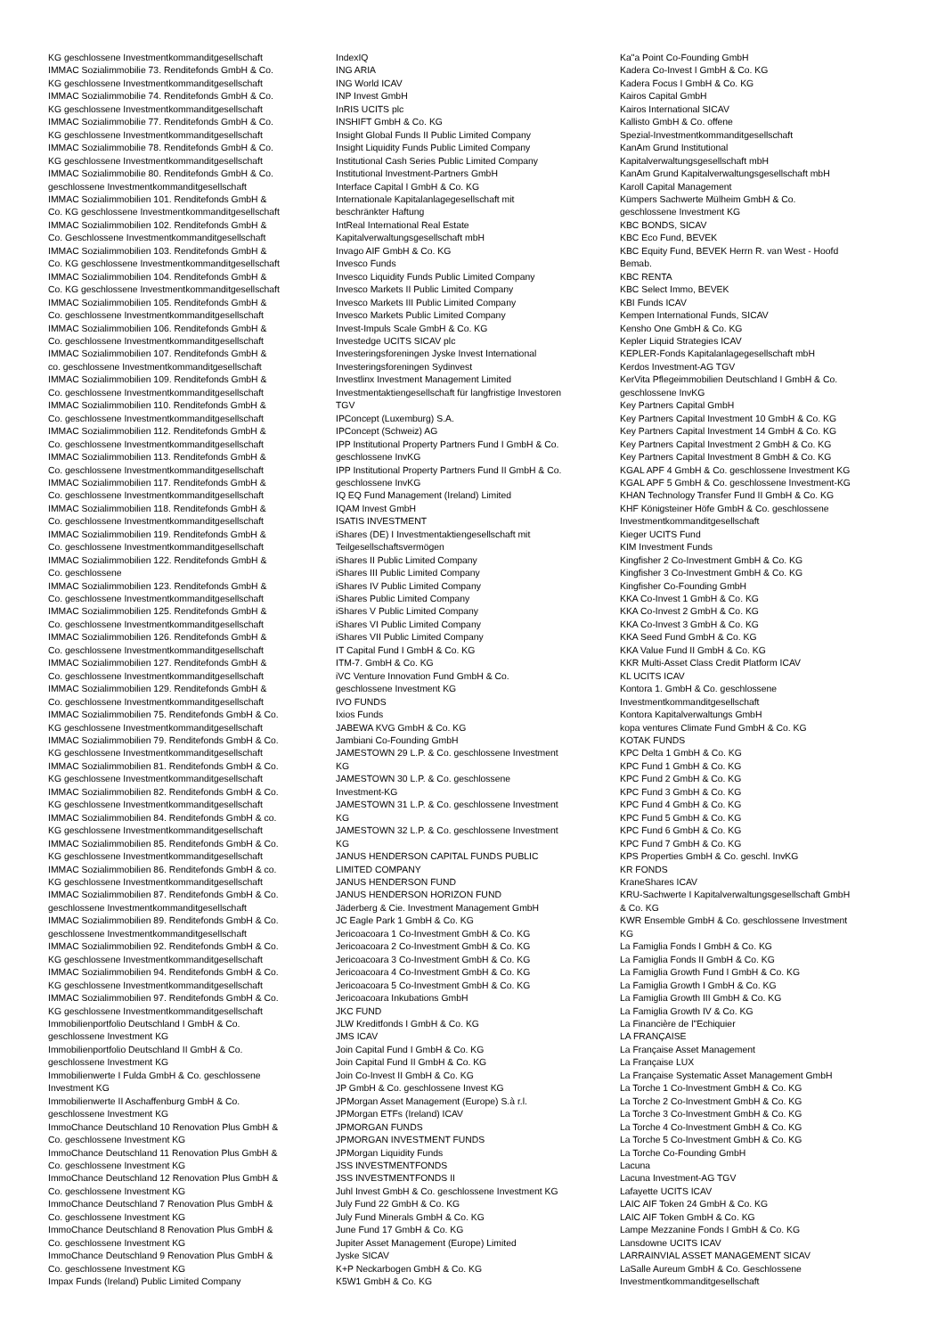KG geschlossene Investmentkommanditgesellschaft
IMMAC Sozialimmobilie 73. Renditefonds GmbH & Co.
KG geschlossene Investmentkommanditgesellschaft
IMMAC Sozialimmobilie 74. Renditefonds GmbH & Co.
KG geschlossene Investmentkommanditgesellschaft
IMMAC Sozialimmobilie 77. Renditefonds GmbH & Co.
KG geschlossene Investmentkommanditgesellschaft
IMMAC Sozialimmobilie 78. Renditefonds GmbH & Co.
KG geschlossene Investmentkommanditgesellschaft
IMMAC Sozialimmobilie 80. Renditefonds GmbH & Co.
geschlossene Investmentkommanditgesellschaft
IMMAC Sozialimmobilien 101. Renditefonds GmbH &
Co. KG geschlossene Investmentkommanditgesellschaft
IMMAC Sozialimmobilien 102. Renditefonds GmbH &
Co. Geschlossene Investmentkommanditgesellschaft
IMMAC Sozialimmobilien 103. Renditefonds GmbH &
Co. KG geschlossene Investmentkommanditgesellschaft
IMMAC Sozialimmobilien 104. Renditefonds GmbH &
Co. KG geschlossene Investmentkommanditgesellschaft
IMMAC Sozialimmobilien 105. Renditefonds GmbH &
Co. geschlossene Investmentkommanditgesellschaft
IMMAC Sozialimmobilien 106. Renditefonds GmbH &
Co. geschlossene Investmentkommanditgesellschaft
IMMAC Sozialimmobilien 107. Renditefonds GmbH &
co. geschlossene Investmentkommanditgesellschaft
IMMAC Sozialimmobilien 109. Renditefonds GmbH &
Co. geschlossene Investmentkommanditgesellschaft
IMMAC Sozialimmobilien 110. Renditefonds GmbH &
Co. geschlossene Investmentkommanditgesellschaft
IMMAC Sozialimmobilien 112. Renditefonds GmbH &
Co. geschlossene Investmentkommanditgesellschaft
IMMAC Sozialimmobilien 113. Renditefonds GmbH &
Co. geschlossene Investmentkommanditgesellschaft
IMMAC Sozialimmobilien 117. Renditefonds GmbH &
Co. geschlossene Investmentkommanditgesellschaft
IMMAC Sozialimmobilien 118. Renditefonds GmbH &
Co. geschlossene Investmentkommanditgesellschaft
IMMAC Sozialimmobilien 119. Renditefonds GmbH &
Co. geschlossene Investmentkommanditgesellschaft
IMMAC Sozialimmobilien 122. Renditefonds GmbH &
Co. geschlossene
IMMAC Sozialimmobilien 123. Renditefonds GmbH &
Co. geschlossene Investmentkommanditgesellschaft
IMMAC Sozialimmobilien 125. Renditefonds GmbH &
Co. geschlossene Investmentkommanditgesellschaft
IMMAC Sozialimmobilien 126. Renditefonds GmbH &
Co. geschlossene Investmentkommanditgesellschaft
IMMAC Sozialimmobilien 127. Renditefonds GmbH &
Co. geschlossene Investmentkommanditgesellschaft
IMMAC Sozialimmobilien 129. Renditefonds GmbH &
Co. geschlossene Investmentkommanditgesellschaft
IMMAC Sozialimmobilien 75. Renditefonds GmbH & Co.
KG geschlossene Investmentkommanditgesellschaft
IMMAC Sozialimmobilien 79. Renditefonds GmbH & Co.
KG geschlossene Investmentkommanditgesellschaft
IMMAC Sozialimmobilien 81. Renditefonds GmbH & Co.
KG geschlossene Investmentkommanditgesellschaft
IMMAC Sozialimmobilien 82. Renditefonds GmbH & Co.
KG geschlossene Investmentkommanditgesellschaft
IMMAC Sozialimmobilien 84. Renditefonds GmbH & co.
KG geschlossene Investmentkommanditgesellschaft
IMMAC Sozialimmobilien 85. Renditefonds GmbH & Co.
KG geschlossene Investmentkommanditgesellschaft
IMMAC Sozialimmobilien 86. Renditefonds GmbH & co.
KG geschlossene Investmentkommanditgesellschaft
IMMAC Sozialimmobilien 87. Renditefonds GmbH & Co.
geschlossene Investmentkommanditgesellschaft
IMMAC Sozialimmobilien 89. Renditefonds GmbH & Co.
geschlossene Investmentkommanditgesellschaft
IMMAC Sozialimmobilien 92. Renditefonds GmbH & Co.
KG geschlossene Investmentkommanditgesellschaft
IMMAC Sozialimmobilien 94. Renditefonds GmbH & Co.
KG geschlossene Investmentkommanditgesellschaft
IMMAC Sozialimmobilien 97. Renditefonds GmbH & Co.
KG geschlossene Investmentkommanditgesellschaft
Immobilienportfolio Deutschland I GmbH & Co.
geschlossene Investment KG
Immobilienportfolio Deutschland II GmbH & Co.
geschlossene Investment KG
Immobilienwerte I Fulda GmbH & Co. geschlossene
Investment KG
Immobilienwerte II Aschaffenburg GmbH & Co.
geschlossene Investment KG
ImmoChance Deutschland 10 Renovation Plus GmbH &
Co. geschlossene Investment KG
ImmoChance Deutschland 11 Renovation Plus GmbH &
Co. geschlossene Investment KG
ImmoChance Deutschland 12 Renovation Plus GmbH &
Co. geschlossene Investment KG
ImmoChance Deutschland 7 Renovation Plus GmbH &
Co. geschlossene Investment KG
ImmoChance Deutschland 8 Renovation Plus GmbH &
Co. geschlossene Investment KG
ImmoChance Deutschland 9 Renovation Plus GmbH &
Co. geschlossene Investment KG
Impax Funds (Ireland) Public Limited Company
IndexIQ
ING ARIA
ING World ICAV
INP Invest GmbH
InRIS UCITS plc
INSHIFT GmbH & Co. KG
Insight Global Funds II Public Limited Company
Insight Liquidity Funds Public Limited Company
Institutional Cash Series Public Limited Company
Institutional Investment-Partners GmbH
Interface Capital I GmbH & Co. KG
Internationale Kapitalanlagegesellschaft mit
beschränkter Haftung
IntReal International Real Estate
Kapitalverwaltungsgesellschaft mbH
Invago AIF GmbH & Co. KG
Invesco Funds
Invesco Liquidity Funds Public Limited Company
Invesco Markets II Public Limited Company
Invesco Markets III Public Limited Company
Invesco Markets Public Limited Company
Invest-Impuls Scale GmbH & Co. KG
Investedge UCITS SICAV plc
Investeringsforeningen Jyske Invest International
Investeringsforeningen Sydinvest
Investlinx Investment Management Limited
Investmentaktiengesellschaft für langfristige Investoren
TGV
IPConcept (Luxemburg) S.A.
IPConcept (Schweiz) AG
IPP Institutional Property Partners Fund I GmbH & Co.
geschlossene InvKG
IPP Institutional Property Partners Fund II GmbH & Co.
geschlossene InvKG
IQ EQ Fund Management (Ireland) Limited
IQAM Invest GmbH
ISATIS INVESTMENT
iShares (DE) I Investmentaktiengesellschaft mit
Teilgesellschaftsvermögen
iShares II Public Limited Company
iShares III Public Limited Company
iShares IV Public Limited Company
iShares Public Limited Company
iShares V Public Limited Company
iShares VI Public Limited Company
iShares VII Public Limited Company
IT Capital Fund I GmbH & Co. KG
ITM-7. GmbH & Co. KG
iVC Venture Innovation Fund GmbH & Co.
geschlossene Investment KG
IVO FUNDS
Ixios Funds
JABEWA KVG GmbH & Co. KG
Jambiani Co-Founding GmbH
JAMESTOWN 29 L.P. & Co. geschlossene Investment
KG
JAMESTOWN 30 L.P. & Co. geschlossene
Investment-KG
JAMESTOWN 31 L.P. & Co. geschlossene Investment
KG
JAMESTOWN 32 L.P. & Co. geschlossene Investment
KG
JANUS HENDERSON CAPITAL FUNDS PUBLIC
LIMITED COMPANY
JANUS HENDERSON FUND
JANUS HENDERSON HORIZON FUND
Jäderberg & Cie. Investment Management GmbH
JC Eagle Park 1 GmbH & Co. KG
Jericoacoara 1 Co-Investment GmbH & Co. KG
Jericoacoara 2 Co-Investment GmbH & Co. KG
Jericoacoara 3 Co-Investment GmbH & Co. KG
Jericoacoara 4 Co-Investment GmbH & Co. KG
Jericoacoara 5 Co-Investment GmbH & Co. KG
Jericoacoara Inkubations GmbH
JKC FUND
JLW Kreditfonds I GmbH & Co. KG
JMS ICAV
Join Capital Fund I GmbH & Co. KG
Join Capital Fund II GmbH & Co. KG
Join Co-Invest II GmbH & Co. KG
JP GmbH & Co. geschlossene Invest KG
JPMorgan Asset Management (Europe) S.à r.l.
JPMorgan ETFs (Ireland) ICAV
JPMORGAN FUNDS
JPMORGAN INVESTMENT FUNDS
JPMorgan Liquidity Funds
JSS INVESTMENTFONDS
JSS INVESTMENTFONDS II
Juhl Invest GmbH & Co. geschlossene Investment KG
July Fund 22 GmbH & Co. KG
July Fund Minerals GmbH & Co. KG
June Fund 17 GmbH & Co. KG
Jupiter Asset Management (Europe) Limited
Jyske SICAV
K+P Neckarbogen GmbH & Co. KG
K5W1 GmbH & Co. KG
Ka"a Point Co-Founding GmbH
Kadera Co-Invest I GmbH & Co. KG
Kadera Focus I GmbH & Co. KG
Kairos Capital GmbH
Kairos International SICAV
Kallisto GmbH & Co. offene
Spezial-Investmentkommanditgesellschaft
KanAm Grund Institutional
Kapitalverwaltungsgesellschaft mbH
KanAm Grund Kapitalverwaltungsgesellschaft mbH
Karoll Capital Management
Kümpers Sachwerte Mülheim GmbH & Co.
geschlossene Investment KG
KBC BONDS, SICAV
KBC Eco Fund, BEVEK
KBC Equity Fund, BEVEK Herrn R. van West - Hoofd
Bemab.
KBC RENTA
KBC Select Immo, BEVEK
KBI Funds ICAV
Kempen International Funds, SICAV
Kensho One GmbH & Co. KG
Kepler Liquid Strategies ICAV
KEPLER-Fonds Kapitalanlagegesellschaft mbH
Kerdos Investment-AG TGV
KerVita Pflegeimmobilien Deutschland I GmbH & Co.
geschlossene InvKG
Key Partners Capital GmbH
Key Partners Capital Investment 10 GmbH & Co. KG
Key Partners Capital Investment 14 GmbH & Co. KG
Key Partners Capital Investment 2 GmbH & Co. KG
Key Partners Capital Investment 8 GmbH & Co. KG
KGAL APF 4 GmbH & Co. geschlossene Investment KG
KGAL APF 5 GmbH & Co. geschlossene Investment-KG
KHAN Technology Transfer Fund II GmbH & Co. KG
KHF Königsteiner Höfe GmbH & Co. geschlossene
Investmentkommanditgesellschaft
Kieger UCITS Fund
KIM Investment Funds
Kingfisher 2 Co-Investment GmbH & Co. KG
Kingfisher 3 Co-Investment GmbH & Co. KG
Kingfisher Co-Founding GmbH
KKA Co-Invest 1 GmbH & Co. KG
KKA Co-Invest 2 GmbH & Co. KG
KKA Co-Invest 3 GmbH & Co. KG
KKA Seed Fund GmbH & Co. KG
KKA Value Fund II GmbH & Co. KG
KKR Multi-Asset Class Credit Platform ICAV
KL UCITS ICAV
Kontora 1. GmbH & Co. geschlossene
Investmentkommanditgesellschaft
Kontora Kapitalverwaltungs GmbH
kopa ventures Climate Fund GmbH & Co. KG
KOTAK FUNDS
KPC Delta 1 GmbH & Co. KG
KPC Fund 1 GmbH & Co. KG
KPC Fund 2 GmbH & Co. KG
KPC Fund 3 GmbH & Co. KG
KPC Fund 4 GmbH & Co. KG
KPC Fund 5 GmbH & Co. KG
KPC Fund 6 GmbH & Co. KG
KPC Fund 7 GmbH & Co. KG
KPS Properties GmbH & Co. geschl. InvKG
KR FONDS
KraneShares ICAV
KRU-Sachwerte I Kapitalverwaltungsgesellschaft GmbH
& Co. KG
KWR Ensemble GmbH & Co. geschlossene Investment
KG
La Famiglia Fonds I GmbH & Co. KG
La Famiglia Fonds II GmbH & Co. KG
La Famiglia Growth Fund I GmbH & Co. KG
La Famiglia Growth I GmbH & Co. KG
La Famiglia Growth III GmbH & Co. KG
La Famiglia Growth IV & Co. KG
La Financière de l"Echiquier
LA FRANÇAISE
La Française Asset Management
La Française LUX
La Française Systematic Asset Management GmbH
La Torche 1 Co-Investment GmbH & Co. KG
La Torche 2 Co-Investment GmbH & Co. KG
La Torche 3 Co-Investment GmbH & Co. KG
La Torche 4 Co-Investment GmbH & Co. KG
La Torche 5 Co-Investment GmbH & Co. KG
La Torche Co-Founding GmbH
Lacuna
Lacuna Investment-AG TGV
Lafayette UCITS ICAV
LAIC AIF Token 24 GmbH & Co. KG
LAIC AIF Token GmbH & Co. KG
Lampe Mezzanine Fonds I GmbH & Co. KG
Lansdowne UCITS ICAV
LARRAINVIAL ASSET MANAGEMENT SICAV
LaSalle Aureum GmbH & Co. Geschlossene
Investmentkommanditgesellschaft